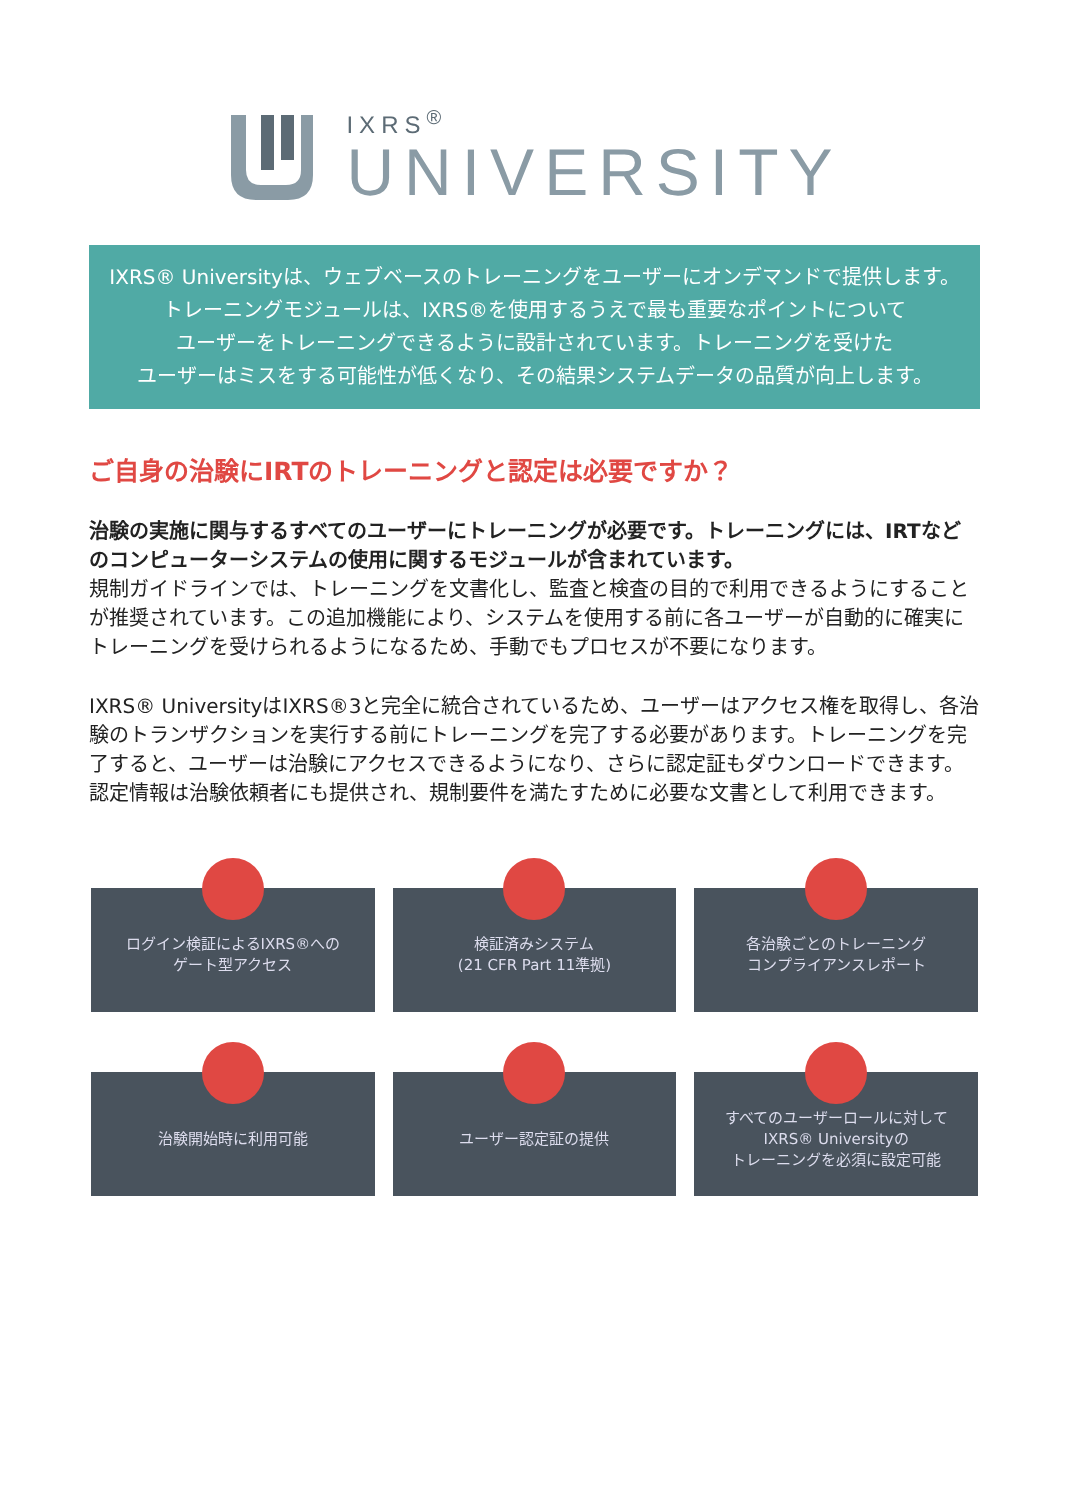IXRS<sup>®</sup>
UNIVERSITY
IXRS® Universityは、ウェブベースのトレーニングをユーザーにオンデマンドで提供します。
トレーニングモジュールは、IXRS®を使用するうえで最も重要なポイントについて
ユーザーをトレーニングできるように設計されています。トレーニングを受けた
ユーザーはミスをする可能性が低くなり、その結果システムデータの品質が向上します。
ご自身の治験にIRTのトレーニングと認定は必要ですか？
治験の実施に関与するすべてのユーザーにトレーニングが必要です。トレーニングには、IRTなどのコンピューターシステムの使用に関するモジュールが含まれています。
規制ガイドラインでは、トレーニングを文書化し、監査と検査の目的で利用できるようにすることが推奨されています。この追加機能により、システムを使用する前に各ユーザーが自動的に確実にトレーニングを受けられるようになるため、手動でもプロセスが不要になります。
IXRS® UniversityはIXRS®3と完全に統合されているため、ユーザーはアクセス権を取得し、各治験のトランザクションを実行する前にトレーニングを完了する必要があります。トレーニングを完了すると、ユーザーは治験にアクセスできるようになり、さらに認定証もダウンロードできます。認定情報は治験依頼者にも提供され、規制要件を満たすために必要な文書として利用できます。
ログイン検証によるIXRS®への
ゲート型アクセス
検証済みシステム
(21 CFR Part 11準拠)
各治験ごとのトレーニング
コンプライアンスレポート
治験開始時に利用可能
ユーザー認定証の提供
すべてのユーザーロールに対して
IXRS® Universityの
トレーニングを必須に設定可能